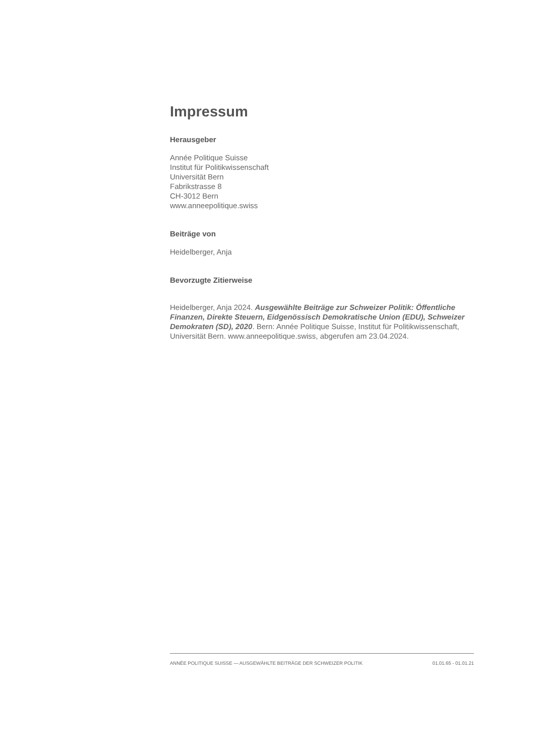Impressum
Herausgeber
Année Politique Suisse
Institut für Politikwissenschaft
Universität Bern
Fabrikstrasse 8
CH-3012 Bern
www.anneepolitique.swiss
Beiträge von
Heidelberger, Anja
Bevorzugte Zitierweise
Heidelberger, Anja 2024. Ausgewählte Beiträge zur Schweizer Politik: Öffentliche Finanzen, Direkte Steuern, Eidgenössisch Demokratische Union (EDU), Schweizer Demokraten (SD), 2020. Bern: Année Politique Suisse, Institut für Politikwissenschaft, Universität Bern. www.anneepolitique.swiss, abgerufen am 23.04.2024.
ANNÉE POLITIQUE SUISSE — AUSGEWÄHLTE BEITRÄGE DER SCHWEIZER POLITIK 01.01.65 - 01.01.21